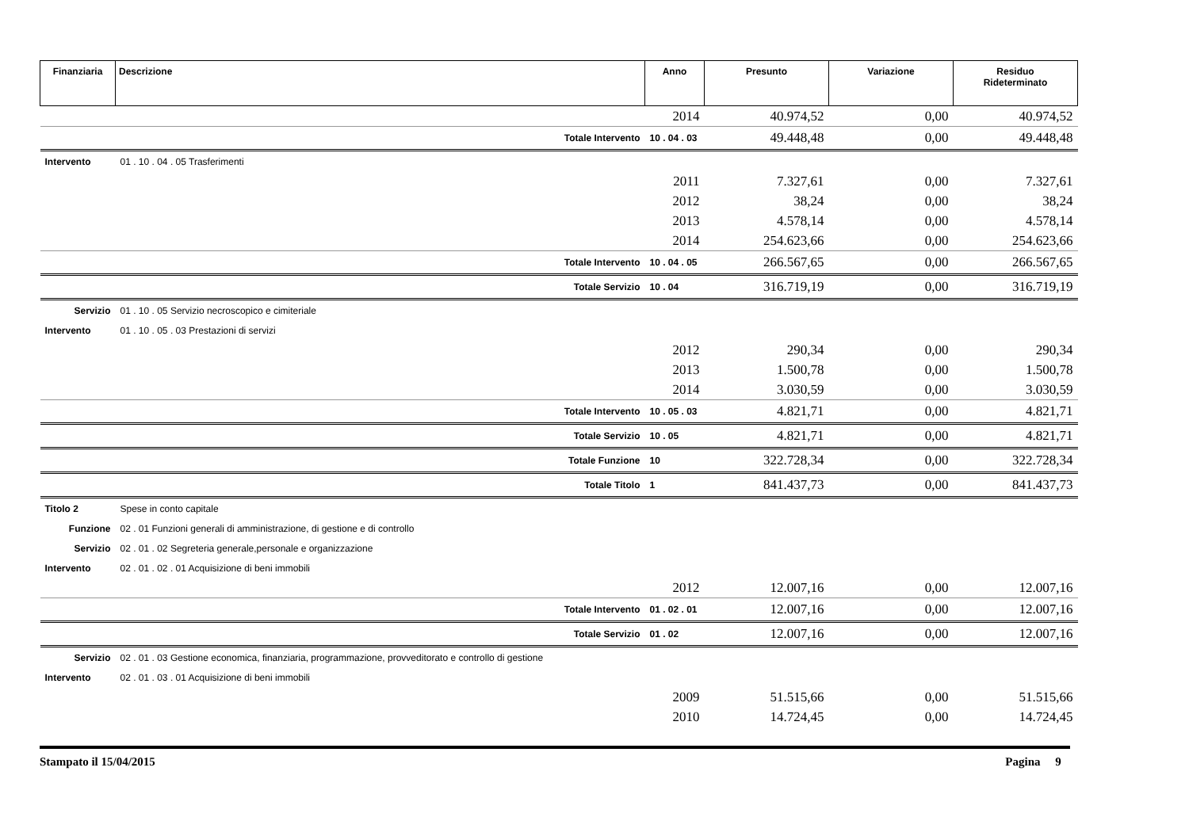| Finanziaria | Descrizione | Anno | Presunto | Variazione | Residuo Rideterminato |
| --- | --- | --- | --- | --- | --- |
| | | 2014 | 40.974,52 | 0,00 | 40.974,52 |
| | Totale Intervento | 10 . 04 . 03 | 49.448,48 | 0,00 | 49.448,48 |
| Intervento | 01 . 10 . 04 . 05 Trasferimenti | | | | |
| | | 2011 | 7.327,61 | 0,00 | 7.327,61 |
| | | 2012 | 38,24 | 0,00 | 38,24 |
| | | 2013 | 4.578,14 | 0,00 | 4.578,14 |
| | | 2014 | 254.623,66 | 0,00 | 254.623,66 |
| | Totale Intervento | 10 . 04 . 05 | 266.567,65 | 0,00 | 266.567,65 |
| | Totale Servizio | 10 . 04 | 316.719,19 | 0,00 | 316.719,19 |
| Servizio | 01 . 10 . 05 Servizio necroscopico e cimiteriale | | | | |
| Intervento | 01 . 10 . 05 . 03 Prestazioni di servizi | | | | |
| | | 2012 | 290,34 | 0,00 | 290,34 |
| | | 2013 | 1.500,78 | 0,00 | 1.500,78 |
| | | 2014 | 3.030,59 | 0,00 | 3.030,59 |
| | Totale Intervento | 10 . 05 . 03 | 4.821,71 | 0,00 | 4.821,71 |
| | Totale Servizio | 10 . 05 | 4.821,71 | 0,00 | 4.821,71 |
| | Totale Funzione | 10 | 322.728,34 | 0,00 | 322.728,34 |
| | Totale Titolo | 1 | 841.437,73 | 0,00 | 841.437,73 |
| Titolo 2 | Spese in conto capitale | | | | |
| Funzione | 02 . 01 Funzioni generali di amministrazione, di gestione e di controllo | | | | |
| Servizio | 02 . 01 . 02 Segreteria generale,personale e organizzazione | | | | |
| Intervento | 02 . 01 . 02 . 01 Acquisizione di beni immobili | | | | |
| | | 2012 | 12.007,16 | 0,00 | 12.007,16 |
| | Totale Intervento | 01 . 02 . 01 | 12.007,16 | 0,00 | 12.007,16 |
| | Totale Servizio | 01 . 02 | 12.007,16 | 0,00 | 12.007,16 |
| Servizio | 02 . 01 . 03 Gestione economica, finanziaria, programmazione, provveditorato e controllo di gestione | | | | |
| Intervento | 02 . 01 . 03 . 01 Acquisizione di beni immobili | | | | |
| | | 2009 | 51.515,66 | 0,00 | 51.515,66 |
| | | 2010 | 14.724,45 | 0,00 | 14.724,45 |
Stampato il 15/04/2015 Pagina 9